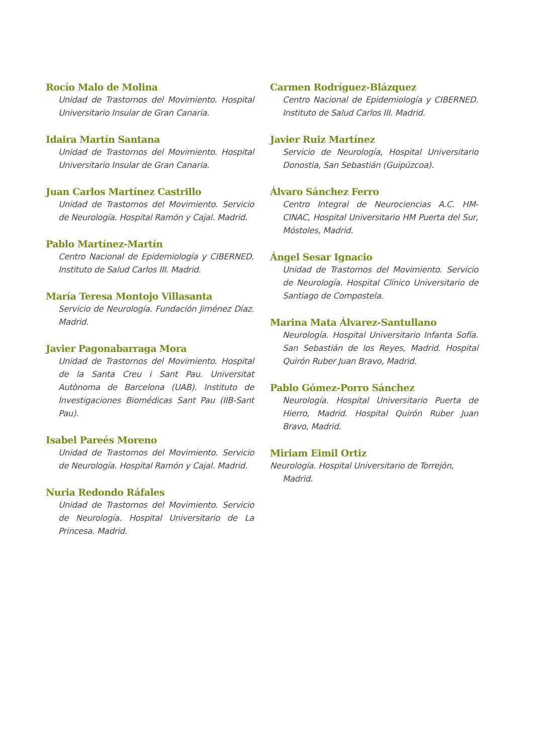Rocío Malo de Molina
Unidad de Trastornos del Movimiento. Hospital Universitario Insular de Gran Canaria.
Idaira Martín Santana
Unidad de Trastornos del Movimiento. Hospital Universitario Insular de Gran Canaria.
Juan Carlos Martínez Castrillo
Unidad de Trastornos del Movimiento. Servicio de Neurología. Hospital Ramón y Cajal. Madrid.
Pablo Martínez-Martín
Centro Nacional de Epidemiología y CIBERNED. Instituto de Salud Carlos III. Madrid.
María Teresa Montojo Villasanta
Servicio de Neurología. Fundación Jiménez Díaz. Madrid.
Javier Pagonabarraga Mora
Unidad de Trastornos del Movimiento. Hospital de la Santa Creu i Sant Pau. Universitat Autònoma de Barcelona (UAB). Instituto de Investigaciones Biomédicas Sant Pau (IIB-Sant Pau).
Isabel Pareés Moreno
Unidad de Trastornos del Movimiento. Servicio de Neurología. Hospital Ramón y Cajal. Madrid.
Nuria Redondo Ráfales
Unidad de Trastornos del Movimiento. Servicio de Neurología. Hospital Universitario de La Princesa. Madrid.
Carmen Rodríguez-Blázquez
Centro Nacional de Epidemiología y CIBERNED. Instituto de Salud Carlos III. Madrid.
Javier Ruiz Martínez
Servicio de Neurología, Hospital Universitario Donostia, San Sebastián (Guipúzcoa).
Álvaro Sánchez Ferro
Centro Integral de Neurociencias A.C. HM-CINAC, Hospital Universitario HM Puerta del Sur, Móstoles, Madrid.
Ángel Sesar Ignacio
Unidad de Trastornos del Movimiento. Servicio de Neurología. Hospital Clínico Universitario de Santiago de Compostela.
Marina Mata Álvarez-Santullano
Neurología. Hospital Universitario Infanta Sofía. San Sebastián de los Reyes, Madrid. Hospital Quirón Ruber Juan Bravo, Madrid.
Pablo Gómez-Porro Sánchez
Neurología. Hospital Universitario Puerta de Hierro, Madrid. Hospital Quirón Ruber Juan Bravo, Madrid.
Miriam Eimil Ortiz
Neurología. Hospital Universitario de Torrejón,
Madrid.